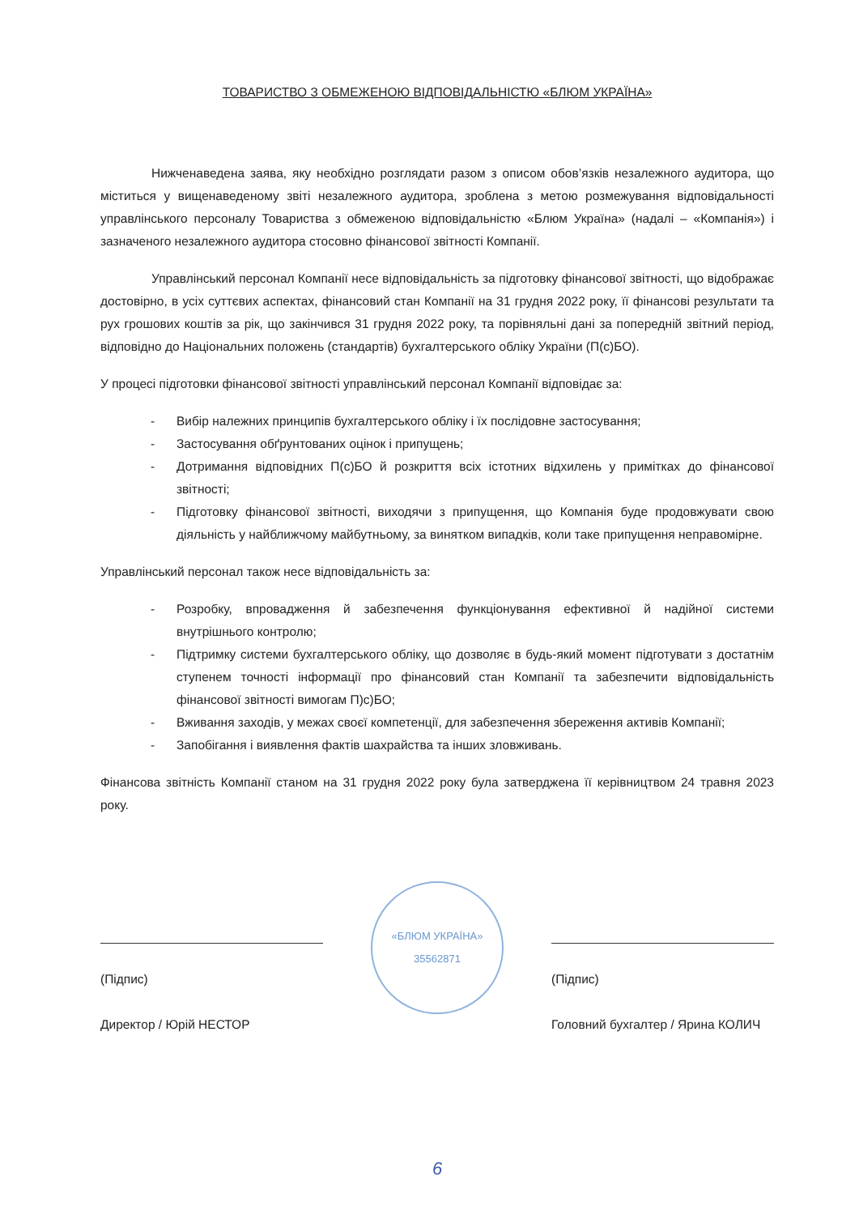ТОВАРИСТВО З ОБМЕЖЕНОЮ ВІДПОВІДАЛЬНІСТЮ «БЛЮМ УКРАЇНА»
Нижченаведена заява, яку необхідно розглядати разом з описом обов’язків незалежного аудитора, що міститься у вищенаведеному звіті незалежного аудитора, зроблена з метою розмежування відповідальності управлінського персоналу Товариства з обмеженою відповідальністю «Блюм Україна» (надалі – «Компанія») і зазначеного незалежного аудитора стосовно фінансової звітності Компанії.
Управлінський персонал Компанії несе відповідальність за підготовку фінансової звітності, що відображає достовірно, в усіх суттєвих аспектах, фінансовий стан Компанії на 31 грудня 2022 року, її фінансові результати та рух грошових коштів за рік, що закінчився 31 грудня 2022 року, та порівняльні дані за попередній звітний період, відповідно до Національних положень (стандартів) бухгалтерського обліку України (П(с)БО).
У процесі підготовки фінансової звітності управлінський персонал Компанії відповідає за:
- Вибір належних принципів бухгалтерського обліку і їх послідовне застосування;
- Застосування обґрунтованих оцінок і припущень;
- Дотримання відповідних П(с)БО й розкриття всіх істотних відхилень у примітках до фінансової звітності;
- Підготовку фінансової звітності, виходячи з припущення, що Компанія буде продовжувати свою діяльність у найближчому майбутньому, за винятком випадків, коли таке припущення неправомірне.
Управлінський персонал також несе відповідальність за:
- Розробку, впровадження й забезпечення функціонування ефективної й надійної системи внутрішнього контролю;
- Підтримку системи бухгалтерського обліку, що дозволяє в будь-який момент підготувати з достатнім ступенем точності інформації про фінансовий стан Компанії та забезпечити відповідальність фінансової звітності вимогам П)с)БО;
- Вживання заходів, у межах своєї компетенції, для забезпечення збереження активів Компанії;
- Запобігання і виявлення фактів шахрайства та інших зловживань.
Фінансова звітність Компанії станом на 31 грудня 2022 року була затверджена її керівництвом 24 травня 2023 року.
(Підпис)
Директор / Юрій НЕСТОР
«БЛЮМ УКРАЇНА»
35562871
(Підпис)
Головний бухгалтер / Ярина КОЛИЧ
6